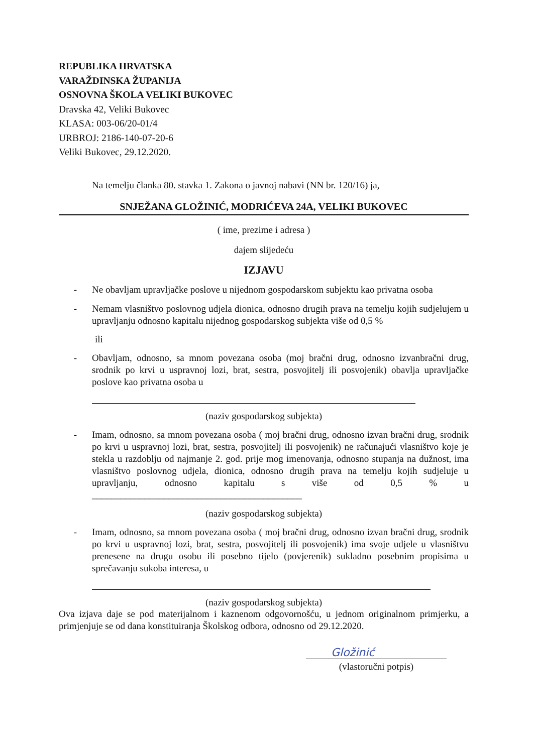REPUBLIKA HRVATSKA
VARAŽDINSKA ŽUPANIJA
OSNOVNA ŠKOLA VELIKI BUKOVEC
Dravska 42, Veliki Bukovec
KLASA: 003-06/20-01/4
URBROJ: 2186-140-07-20-6
Veliki Bukovec, 29.12.2020.
Na temelju članka 80. stavka 1. Zakona o javnoj nabavi (NN br. 120/16) ja,
SNJEŽANA GLOŽINIĆ, MODRIĆEVA 24A, VELIKI BUKOVEC
( ime, prezime i adresa )
dajem slijedeću
IZJAVU
- Ne obavljam upravljačke poslove u nijednom gospodarskom subjektu kao privatna osoba
- Nemam vlasništvo poslovnog udjela dionica, odnosno drugih prava na temelju kojih sudjelujem u upravljanju odnosno kapitalu nijednog gospodarskog subjekta više od 0,5 %
ili
- Obavljam, odnosno, sa mnom povezana osoba (moj bračni drug, odnosno izvanbračni drug, srodnik po krvi u uspravnoj lozi, brat, sestra, posvojitelj ili posvojenik) obavlja upravljačke poslove kao privatna osoba u
(naziv gospodarskog subjekta)
- Imam, odnosno, sa mnom povezana osoba ( moj bračni drug, odnosno izvan bračni drug, srodnik po krvi u uspravnoj lozi, brat, sestra, posvojitelj ili posvojenik) ne računajući vlasništvo koje je stekla u razdoblju od najmanje 2. god. prije mog imenovanja, odnosno stupanja na dužnost, ima vlasništvo poslovnog udjela, dionica, odnosno drugih prava na temelju kojih sudjeluje u upravljanju, odnosno kapitalu s više od 0,5 % u ____________________________________________
(naziv gospodarskog subjekta)
- Imam, odnosno, sa mnom povezana osoba ( moj bračni drug, odnosno izvan bračni drug, srodnik po krvi u uspravnoj lozi, brat, sestra, posvojitelj ili posvojenik) ima svoje udjele u vlasništvu prenesene na drugu osobu ili posebno tijelo (povjerenik) sukladno posebnim propisima u sprečavanju sukoba interesa, u
(naziv gospodarskog subjekta)
Ova izjava daje se pod materijalnom i kaznenom odgovornošću, u jednom originalnom primjerku, a primjenjuje se od dana konstituiranja Školskog odbora, odnosno od 29.12.2020.
Gložinić
(vlastoručni potpis)